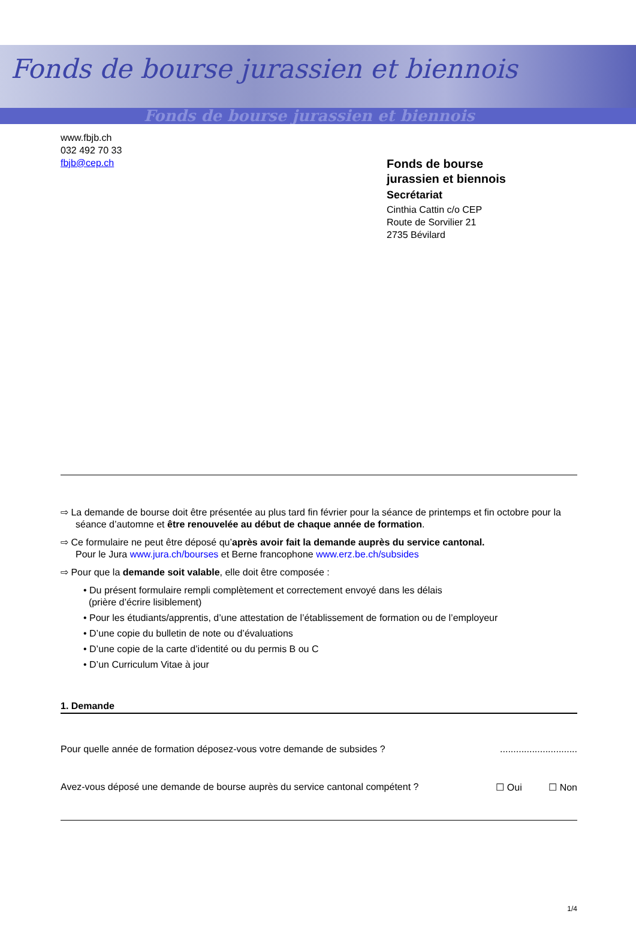Fonds de bourse jurassien et biennois
Fonds de bourse jurassien et biennois
www.fbjb.ch
032 492 70 33
fbjb@cep.ch
Fonds de bourse
jurassien et biennois
Secrétariat
Cinthia Cattin c/o CEP
Route de Sorvilier 21
2735 Bévilard
⇨ La demande de bourse doit être présentée au plus tard fin février pour la séance de printemps et fin octobre pour la séance d’automne et être renouvelée au début de chaque année de formation.
⇨ Ce formulaire ne peut être déposé qu’après avoir fait la demande auprès du service cantonal.
Pour le Jura www.jura.ch/bourses et Berne francophone www.erz.be.ch/subsides
⇨ Pour que la demande soit valable, elle doit être composée :
• Du présent formulaire rempli complètement et correctement envoyé dans les délais
(prière d’écrire lisiblement)
• Pour les étudiants/apprentis, d’une attestation de l’établissement de formation ou de l’employeur
• D’une copie du bulletin de note ou d’évaluations
• D’une copie de la carte d’identité ou du permis B ou C
• D’un Curriculum Vitae à jour
1. Demande
Pour quelle année de formation déposez-vous votre demande de subsides ?.............................
Avez-vous déposé une demande de bourse auprès du service cantonal compétent ? ☐ Oui ☐ Non
1/4